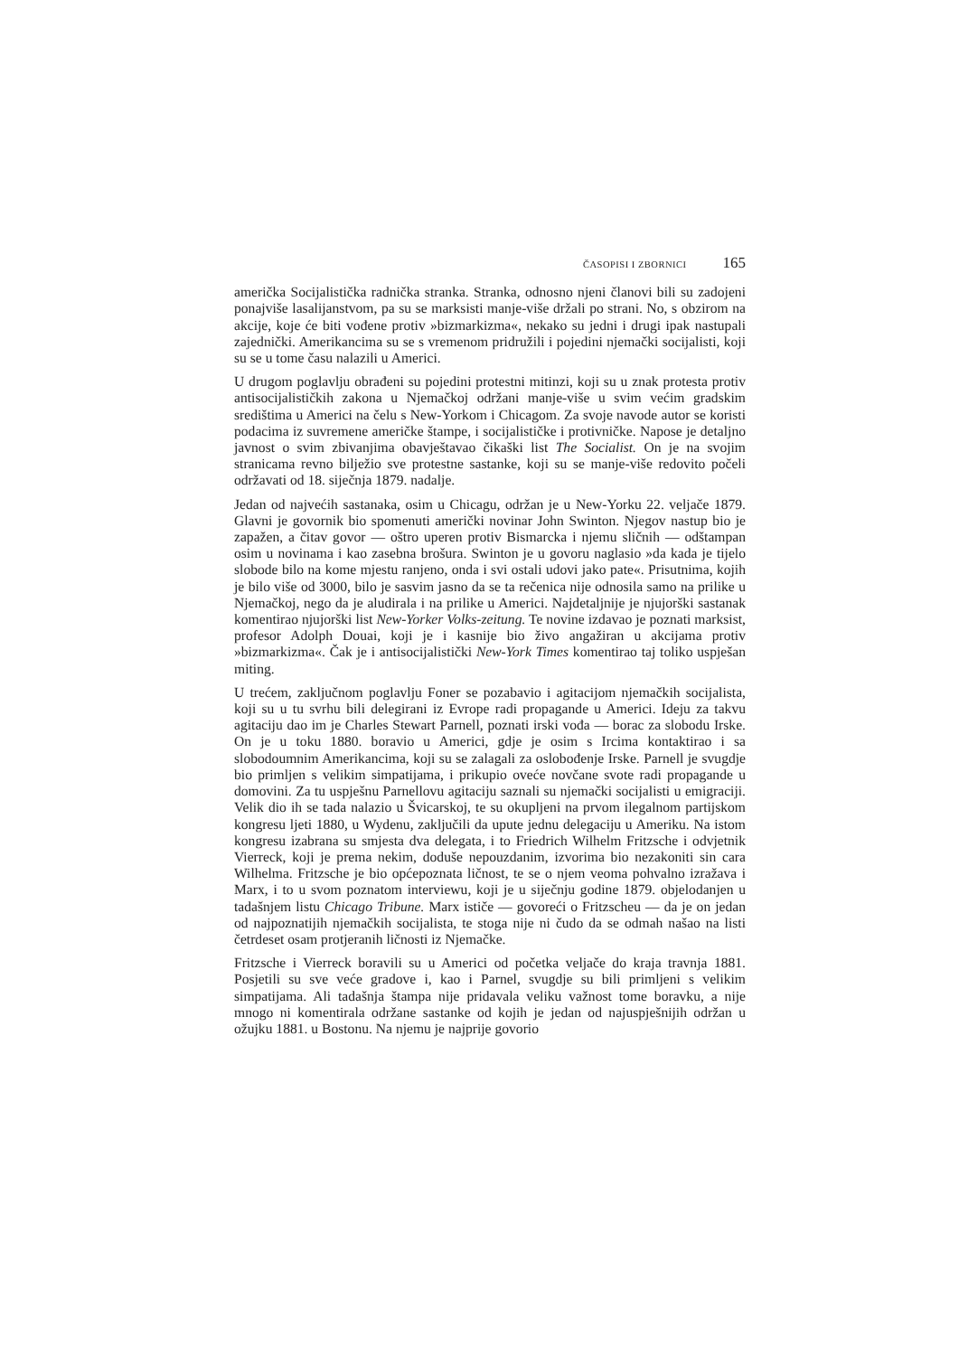ČASOPISI I ZBORNICI 165
američka Socijalistička radnička stranka. Stranka, odnosno njeni članovi bili su zadojeni ponajviše lasalijanstvom, pa su se marksisti manje-više držali po strani. No, s obzirom na akcije, koje će biti vođene protiv »bizmarkizma«, nekako su jedni i drugi ipak nastupali zajednički. Amerikancima su se s vremenom pridružili i pojedini njemački socijalisti, koji su se u tome času nalazili u Americi.
U drugom poglavlju obrađeni su pojedini protestni mitinzi, koji su u znak protesta protiv antisocijalističkih zakona u Njemačkoj održani manje-više u svim većim gradskim središtima u Americi na čelu s New-Yorkom i Chicagom. Za svoje navode autor se koristi podacima iz suvremene američke štampe, i socijalističke i protivničke. Napose je detaljno javnost o svim zbivanjima obavještavao čikaški list The Socialist. On je na svojim stranicama revno bilježio sve protestne sastanke, koji su se manje-više redovito počeli održavati od 18. siječnja 1879. nadalje.
Jedan od najvećih sastanaka, osim u Chicagu, održan je u New-Yorku 22. veljače 1879. Glavni je govornik bio spomenuti američki novinar John Swinton. Njegov nastup bio je zapažen, a čitav govor — oštro uperen protiv Bismarcka i njemu sličnih — odštampan osim u novinama i kao zasebna brošura. Swinton je u govoru naglasio »da kada je tijelo slobode bilo na kome mjestu ranjeno, onda i svi ostali udovi jako pate«. Prisutnima, kojih je bilo više od 3000, bilo je sasvim jasno da se ta rečenica nije odnosila samo na prilike u Njemačkoj, nego da je aludirala i na prilike u Americi. Najdetaljnije je njujorški sastanak komentirao njujorški list New-Yorker Volks-zeitung. Te novine izdavao je poznati marksist, profesor Adolph Douai, koji je i kasnije bio živo angažiran u akcijama protiv »bizmarkizma«. Čak je i antisocijalistički New-York Times komentirao taj toliko uspješan miting.
U trećem, zaključnom poglavlju Foner se pozabavio i agitacijom njemačkih socijalista, koji su u tu svrhu bili delegirani iz Evrope radi propagande u Americi. Ideju za takvu agitaciju dao im je Charles Stewart Parnell, poznati irski vođa — borac za slobodu Irske. On je u toku 1880. boravio u Americi, gdje je osim s Ircima kontaktirao i sa slobodoumnim Amerikancima, koji su se zalagali za oslobođenje Irske. Parnell je svugdje bio primljen s velikim simpatijama, i prikupio oveće novčane svote radi propagande u domovini. Za tu uspješnu Parnellovu agitaciju saznali su njemački socijalisti u emigraciji. Velik dio ih se tada nalazio u Švicarskoj, te su okupljeni na prvom ilegalnom partijskom kongresu ljeti 1880, u Wydenu, zaključili da upute jednu delegaciju u Ameriku. Na istom kongresu izabrana su smjesta dva delegata, i to Friedrich Wilhelm Fritzsche i odvjetnik Vierreck, koji je prema nekim, doduše nepouzdanim, izvorima bio nezakoniti sin cara Wilhelma. Fritzsche je bio općepoznata ličnost, te se o njem veoma pohvalno izražava i Marx, i to u svom poznatom interviewu, koji je u siječnju godine 1879. objelodanjen u tadašnjem listu Chicago Tribune. Marx ističe — govoreći o Fritzscheu — da je on jedan od najpoznatijih njemačkih socijalista, te stoga nije ni čudo da se odmah našao na listi četrdeset osam protjeranih ličnosti iz Njemačke.
Fritzsche i Vierreck boravili su u Americi od početka veljače do kraja travnja 1881. Posjetili su sve veće gradove i, kao i Parnel, svugdje su bili primljeni s velikim simpatijama. Ali tadašnja štampa nije pridavala veliku važnost tome boravku, a nije mnogo ni komentirala održane sastanke od kojih je jedan od najuspješnijih održan u ožujku 1881. u Bostonu. Na njemu je najprije govorio